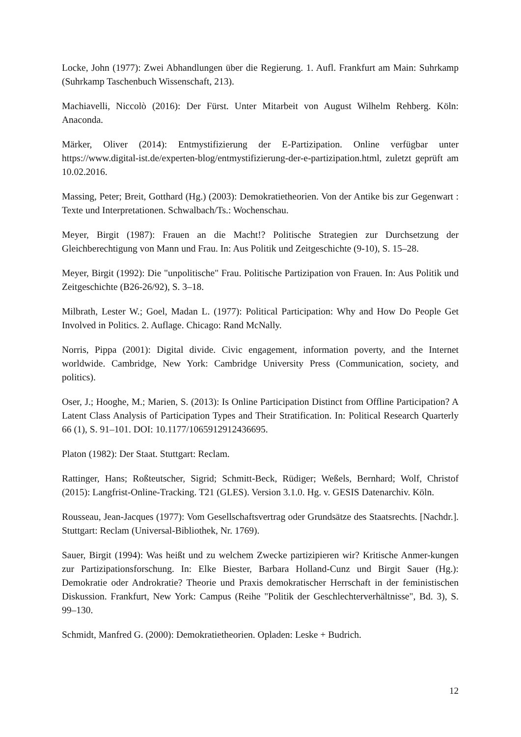Locke, John (1977): Zwei Abhandlungen über die Regierung. 1. Aufl. Frankfurt am Main: Suhrkamp (Suhrkamp Taschenbuch Wissenschaft, 213).
Machiavelli, Niccolò (2016): Der Fürst. Unter Mitarbeit von August Wilhelm Rehberg. Köln: Anaconda.
Märker, Oliver (2014): Entmystifizierung der E-Partizipation. Online verfügbar unter https://www.digital-ist.de/experten-blog/entmystifizierung-der-e-partizipation.html, zuletzt geprüft am 10.02.2016.
Massing, Peter; Breit, Gotthard (Hg.) (2003): Demokratietheorien. Von der Antike bis zur Gegenwart : Texte und Interpretationen. Schwalbach/Ts.: Wochenschau.
Meyer, Birgit (1987): Frauen an die Macht!? Politische Strategien zur Durchsetzung der Gleichberechtigung von Mann und Frau. In: Aus Politik und Zeitgeschichte (9-10), S. 15–28.
Meyer, Birgit (1992): Die "unpolitische" Frau. Politische Partizipation von Frauen. In: Aus Politik und Zeitgeschichte (B26-26/92), S. 3–18.
Milbrath, Lester W.; Goel, Madan L. (1977): Political Participation: Why and How Do People Get Involved in Politics. 2. Auflage. Chicago: Rand McNally.
Norris, Pippa (2001): Digital divide. Civic engagement, information poverty, and the Internet worldwide. Cambridge, New York: Cambridge University Press (Communication, society, and politics).
Oser, J.; Hooghe, M.; Marien, S. (2013): Is Online Participation Distinct from Offline Participation? A Latent Class Analysis of Participation Types and Their Stratification. In: Political Research Quarterly 66 (1), S. 91–101. DOI: 10.1177/1065912912436695.
Platon (1982): Der Staat. Stuttgart: Reclam.
Rattinger, Hans; Roßteutscher, Sigrid; Schmitt-Beck, Rüdiger; Weßels, Bernhard; Wolf, Christof (2015): Langfrist-Online-Tracking. T21 (GLES). Version 3.1.0. Hg. v. GESIS Datenarchiv. Köln.
Rousseau, Jean-Jacques (1977): Vom Gesellschaftsvertrag oder Grundsätze des Staatsrechts. [Nachdr.]. Stuttgart: Reclam (Universal-Bibliothek, Nr. 1769).
Sauer, Birgit (1994): Was heißt und zu welchem Zwecke partizipieren wir? Kritische Anmer-kungen zur Partizipationsforschung. In: Elke Biester, Barbara Holland-Cunz und Birgit Sauer (Hg.): Demokratie oder Androkratie? Theorie und Praxis demokratischer Herrschaft in der feministischen Diskussion. Frankfurt, New York: Campus (Reihe "Politik der Geschlechterverhältnisse", Bd. 3), S. 99–130.
Schmidt, Manfred G. (2000): Demokratietheorien. Opladen: Leske + Budrich.
12